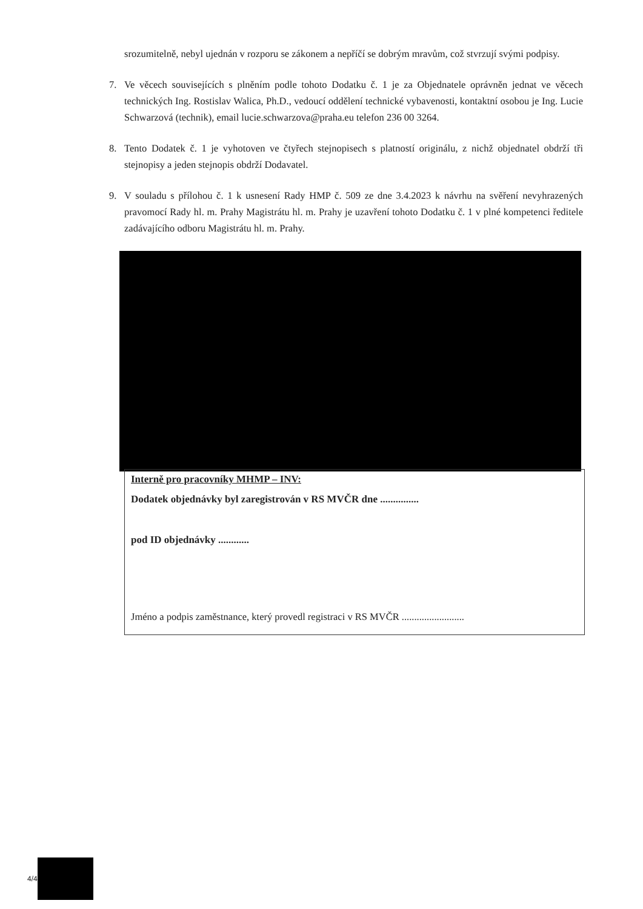srozumitelně, nebyl ujednán v rozporu se zákonem a nepříčí se dobrým mravům, což stvrzují svými podpisy.
7. Ve věcech souvisejících s plněním podle tohoto Dodatku č. 1 je za Objednatele oprávněn jednat ve věcech technických Ing. Rostislav Walica, Ph.D., vedoucí oddělení technické vybavenosti, kontaktní osobou je Ing. Lucie Schwarzová (technik), email lucie.schwarzova@praha.eu telefon 236 00 3264.
8. Tento Dodatek č. 1 je vyhotoven ve čtyřech stejnopisech s platností originálu, z nichž objednatel obdrží tři stejnopisy a jeden stejnopis obdrží Dodavatel.
9. V souladu s přílohou č. 1 k usnesení Rady HMP č. 509 ze dne 3.4.2023 k návrhu na svěření nevyhrazených pravomocí Rady hl. m. Prahy Magistrátu hl. m. Prahy je uzavření tohoto Dodatku č. 1 v plné kompetenci ředitele zadávajícího odboru Magistrátu hl. m. Prahy.
Interně pro pracovníky MHMP – INV:
Dodatek objednávky byl zaregistrován v RS MVČR dne ...............
pod ID objednávky ............
Jméno a podpis zaměstnance, který provedl registraci v RS MVČR .........................
4/4